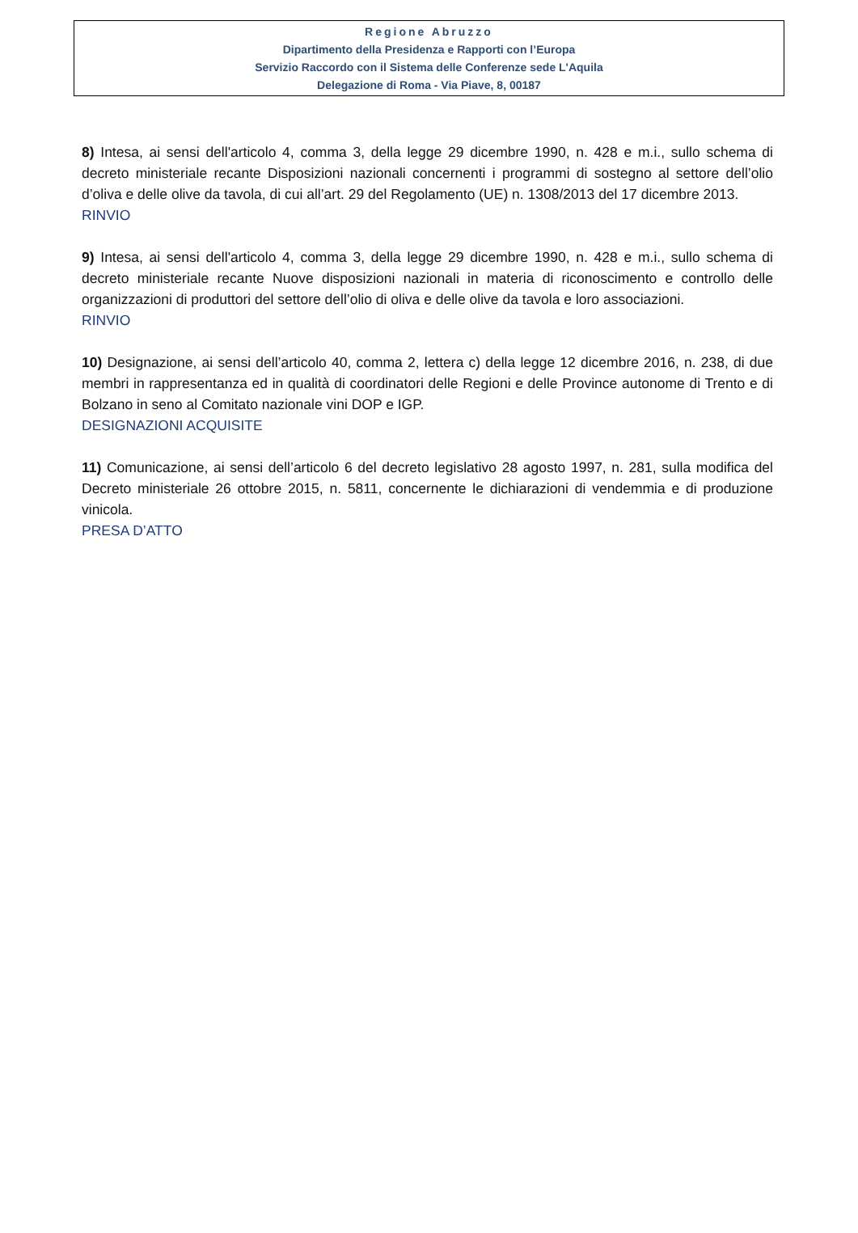Regione Abruzzo
Dipartimento della Presidenza e Rapporti con l’Europa
Servizio Raccordo con il Sistema delle Conferenze sede L'Aquila
Delegazione di Roma - Via Piave, 8, 00187
8) Intesa, ai sensi dell'articolo 4, comma 3, della legge 29 dicembre 1990, n. 428 e m.i., sullo schema di decreto ministeriale recante Disposizioni nazionali concernenti i programmi di sostegno al settore dell’olio d’oliva e delle olive da tavola, di cui all’art. 29 del Regolamento (UE) n. 1308/2013 del 17 dicembre 2013.
RINVIO
9) Intesa, ai sensi dell'articolo 4, comma 3, della legge 29 dicembre 1990, n. 428 e m.i., sullo schema di decreto ministeriale recante Nuove disposizioni nazionali in materia di riconoscimento e controllo delle organizzazioni di produttori del settore dell’olio di oliva e delle olive da tavola e loro associazioni.
RINVIO
10) Designazione, ai sensi dell’articolo 40, comma 2, lettera c) della legge 12 dicembre 2016, n. 238, di due membri in rappresentanza ed in qualità di coordinatori delle Regioni e delle Province autonome di Trento e di Bolzano in seno al Comitato nazionale vini DOP e IGP.
DESIGNAZIONI ACQUISITE
11) Comunicazione, ai sensi dell’articolo 6 del decreto legislativo 28 agosto 1997, n. 281, sulla modifica del Decreto ministeriale 26 ottobre 2015, n. 5811, concernente le dichiarazioni di vendemmia e di produzione vinicola.
PRESA D’ATTO